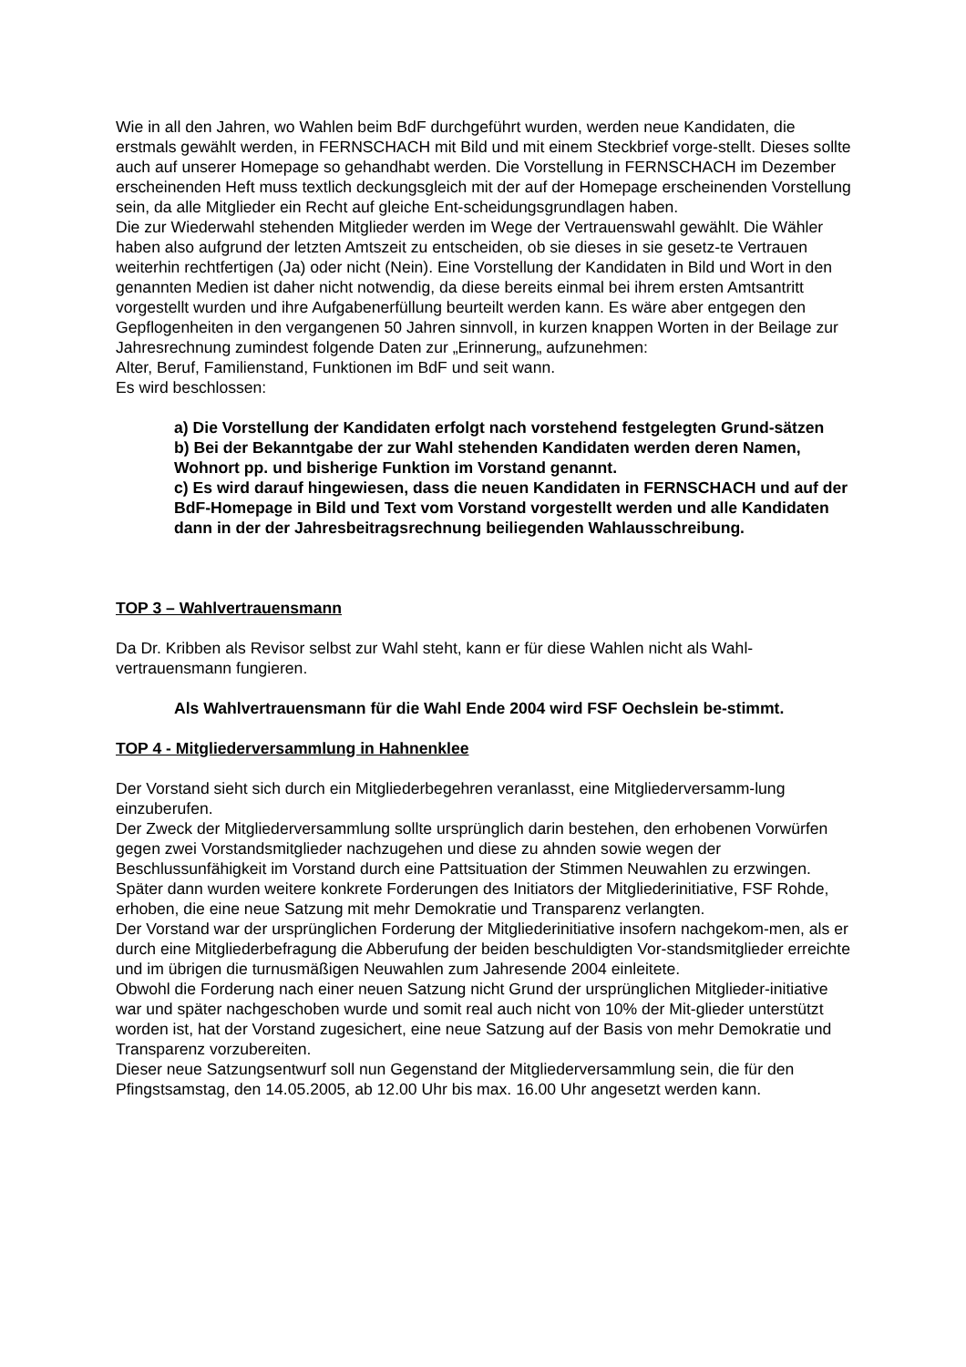Wie in all den Jahren, wo Wahlen beim BdF durchgeführt wurden, werden neue Kandidaten, die erstmals gewählt werden, in FERNSCHACH mit Bild und mit einem Steckbrief vorge-stellt. Dieses sollte auch auf unserer Homepage so gehandhabt werden. Die Vorstellung in FERNSCHACH im Dezember erscheinenden Heft muss textlich deckungsgleich mit der auf der Homepage erscheinenden Vorstellung sein, da alle Mitglieder ein Recht auf gleiche Ent-scheidungsgrundlagen haben.
Die zur Wiederwahl stehenden Mitglieder werden im Wege der Vertrauenswahl gewählt. Die Wähler haben also aufgrund der letzten Amtszeit zu entscheiden, ob sie dieses in sie gesetz-te Vertrauen weiterhin rechtfertigen (Ja) oder nicht (Nein). Eine Vorstellung der Kandidaten in Bild und Wort in den genannten Medien ist daher nicht notwendig, da diese bereits einmal bei ihrem ersten Amtsantritt vorgestellt wurden und ihre Aufgabenerfüllung beurteilt werden kann. Es wäre aber entgegen den Gepflogenheiten in den vergangenen 50 Jahren sinnvoll, in kurzen knappen Worten in der Beilage zur Jahresrechnung zumindest folgende Daten zur „Erinnerung„ aufzunehmen:
Alter, Beruf, Familienstand, Funktionen im BdF und seit wann.
Es wird beschlossen:
a) Die Vorstellung der Kandidaten erfolgt nach vorstehend festgelegten Grund-sätzen
b) Bei der Bekanntgabe der zur Wahl stehenden Kandidaten werden deren Namen, Wohnort pp. und bisherige Funktion im Vorstand genannt.
c) Es wird darauf hingewiesen, dass die neuen Kandidaten in FERNSCHACH und auf der BdF-Homepage in Bild und Text vom Vorstand vorgestellt werden und alle Kandidaten dann in der der Jahresbeitragsrechnung beiliegenden Wahlausschreibung.
TOP 3 – Wahlvertrauensmann
Da Dr. Kribben als Revisor selbst zur Wahl steht, kann er für diese Wahlen nicht als Wahl-vertrauensmann fungieren.
Als Wahlvertrauensmann für die Wahl Ende 2004 wird FSF Oechslein be-stimmt.
TOP 4 - Mitgliederversammlung in Hahnenklee
Der Vorstand sieht sich durch ein Mitgliederbegehren veranlasst, eine Mitgliederversamm-lung einzuberufen.
Der Zweck der Mitgliederversammlung sollte ursprünglich darin bestehen, den erhobenen Vorwürfen gegen zwei Vorstandsmitglieder nachzugehen und diese zu ahnden sowie wegen der Beschlussunfähigkeit im Vorstand durch eine Pattsituation der Stimmen Neuwahlen zu erzwingen.
Später dann wurden weitere konkrete Forderungen des Initiators der Mitgliederinitiative, FSF Rohde, erhoben, die eine neue Satzung mit mehr Demokratie und Transparenz verlangten.
Der Vorstand war der ursprünglichen Forderung der Mitgliederinitiative insofern nachgekom-men, als er durch eine Mitgliederbefragung die Abberufung der beiden beschuldigten Vor-standsmitglieder erreichte und im übrigen die turnusmäßigen Neuwahlen zum Jahresende 2004 einleitete.
Obwohl die Forderung nach einer neuen Satzung nicht Grund der ursprünglichen Mitglieder-initiative war und später nachgeschoben wurde und somit real auch nicht von 10% der Mit-glieder unterstützt worden ist, hat der Vorstand zugesichert, eine neue Satzung auf der Basis von mehr Demokratie und Transparenz vorzubereiten.
Dieser neue Satzungsentwurf soll nun Gegenstand der Mitgliederversammlung sein, die für den Pfingstsamstag, den 14.05.2005, ab 12.00 Uhr bis max. 16.00 Uhr angesetzt werden kann.